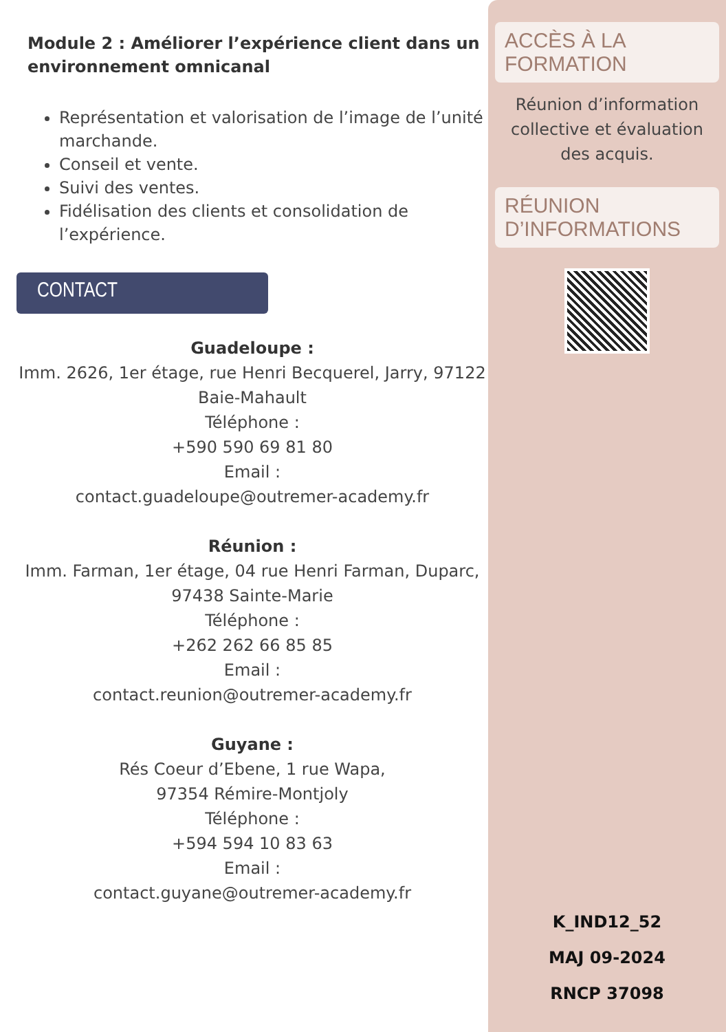Module 2 : Améliorer l’expérience client dans un environnement omnicanal
Représentation et valorisation de l’image de l’unité marchande.
Conseil et vente.
Suivi des ventes.
Fidélisation des clients et consolidation de l’expérience.
CONTACT
Guadeloupe :
Imm. 2626, 1er étage, rue Henri Becquerel, Jarry, 97122 Baie-Mahault
Téléphone :
+590 590 69 81 80
Email :
contact.guadeloupe@outremer-academy.fr
Réunion :
Imm. Farman, 1er étage, 04 rue Henri Farman, Duparc, 97438 Sainte-Marie
Téléphone :
+262 262 66 85 85
Email :
contact.reunion@outremer-academy.fr
Guyane :
Rés Coeur d’Ebene, 1 rue Wapa,
97354 Rémire-Montjoly
Téléphone :
+594 594 10 83 63
Email :
contact.guyane@outremer-academy.fr
ACCÈS À LA FORMATION
Réunion d’information collective et évaluation des acquis.
RÉUNION D’INFORMATIONS
K_IND12_52
MAJ 09-2024
RNCP 37098